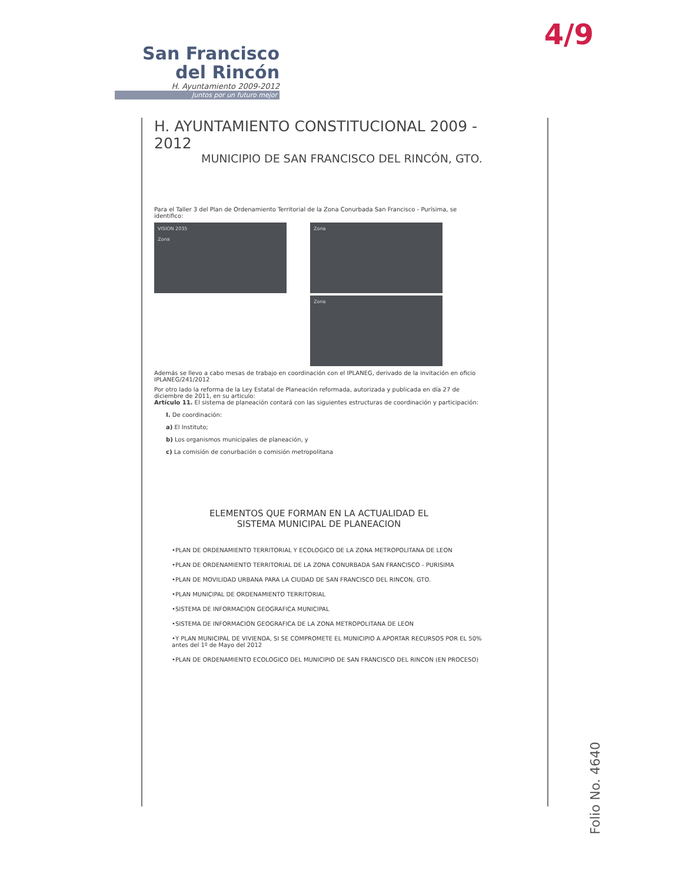4/9
San Francisco
del Rincón
H. Ayuntamiento 2009-2012
Juntos por un futuro mejor
H. AYUNTAMIENTO CONSTITUCIONAL 2009 - 2012
MUNICIPIO DE SAN FRANCISCO DEL RINCÓN, GTO.
Para el Taller 3 del Plan de Ordenamiento Territorial de la Zona Conurbada San Francisco - Purísima, se identifico:
VISION 2035
Zona
Zona
Zona
Además se llevo a cabo mesas de trabajo en coordinación con el IPLANEG, derivado de la invitación en oficio IPLANEG/241/2012
Por otro lado la reforma de la Ley Estatal de Planeación reformada, autorizada y publicada en día 27 de diciembre de 2011, en su articulo:
Artículo 11. El sistema de planeación contará con las siguientes estructuras de coordinación y participación:
I. De coordinación:
a) El Instituto;
b) Los organismos municipales de planeación, y
c) La comisión de conurbación o comisión metropolitana
ELEMENTOS QUE FORMAN EN LA ACTUALIDAD EL
SISTEMA MUNICIPAL DE PLANEACION
•PLAN DE ORDENAMIENTO TERRITORIAL Y ECOLOGICO DE LA ZONA METROPOLITANA DE LEON
•PLAN DE ORDENAMIENTO TERRITORIAL DE LA ZONA CONURBADA SAN FRANCISCO - PURISIMA
•PLAN DE MOVILIDAD URBANA PARA LA CIUDAD DE SAN FRANCISCO DEL RINCON, GTO.
•PLAN MUNICIPAL DE ORDENAMIENTO TERRITORIAL
•SISTEMA DE INFORMACION GEOGRAFICA MUNICIPAL
•SISTEMA DE INFORMACION GEOGRAFICA DE LA ZONA METROPOLITANA DE LEON
•Y PLAN MUNICIPAL DE VIVIENDA, SI SE COMPROMETE EL MUNICIPIO A APORTAR RECURSOS POR EL 50% antes del 1º de Mayo del 2012
•PLAN DE ORDENAMIENTO ECOLOGICO DEL MUNICIPIO DE SAN FRANCISCO DEL RINCON (EN PROCESO)
Folio No. 4640